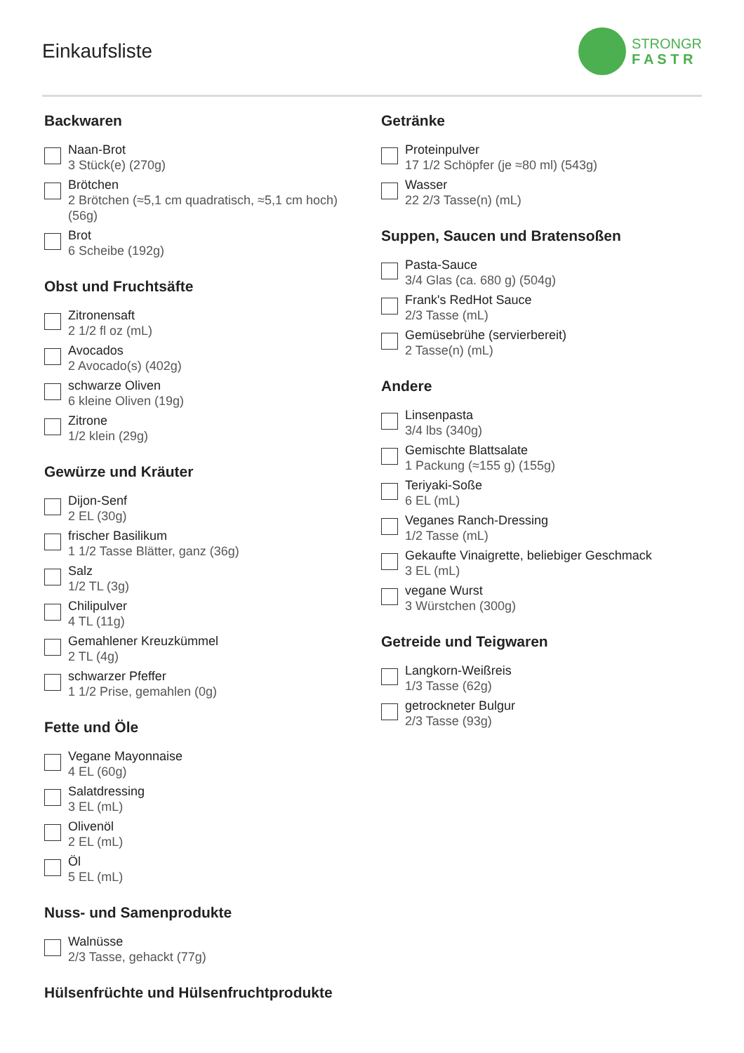Einkaufsliste
STRONGR
F A S T R
Backwaren
Naan-Brot
3 Stück(e) (270g)
Brötchen
2 Brötchen (≈5,1 cm quadratisch, ≈5,1 cm hoch) (56g)
Brot
6 Scheibe (192g)
Obst und Fruchtsäfte
Zitronensaft
2 1/2 fl oz (mL)
Avocados
2 Avocado(s) (402g)
schwarze Oliven
6 kleine Oliven (19g)
Zitrone
1/2 klein (29g)
Gewürze und Kräuter
Dijon-Senf
2 EL (30g)
frischer Basilikum
1 1/2 Tasse Blätter, ganz (36g)
Salz
1/2 TL (3g)
Chilipulver
4 TL (11g)
Gemahlener Kreuzkümmel
2 TL (4g)
schwarzer Pfeffer
1 1/2 Prise, gemahlen (0g)
Fette und Öle
Vegane Mayonnaise
4 EL (60g)
Salatdressing
3 EL (mL)
Olivenöl
2 EL (mL)
Öl
5 EL (mL)
Nuss- und Samenprodukte
Walnüsse
2/3 Tasse, gehackt (77g)
Hülsenfrüchte und Hülsenfruchtprodukte
Getränke
Proteinpulver
17 1/2 Schöpfer (je ≈80 ml) (543g)
Wasser
22 2/3 Tasse(n) (mL)
Suppen, Saucen und Bratensoßen
Pasta-Sauce
3/4 Glas (ca. 680 g) (504g)
Frank's RedHot Sauce
2/3 Tasse (mL)
Gemüsebrühe (servierbereit)
2 Tasse(n) (mL)
Andere
Linsenpasta
3/4 lbs (340g)
Gemischte Blattsalate
1 Packung (≈155 g) (155g)
Teriyaki-Soße
6 EL (mL)
Veganes Ranch-Dressing
1/2 Tasse (mL)
Gekaufte Vinaigrette, beliebiger Geschmack
3 EL (mL)
vegane Wurst
3 Würstchen (300g)
Getreide und Teigwaren
Langkorn-Weißreis
1/3 Tasse (62g)
getrockneter Bulgur
2/3 Tasse (93g)